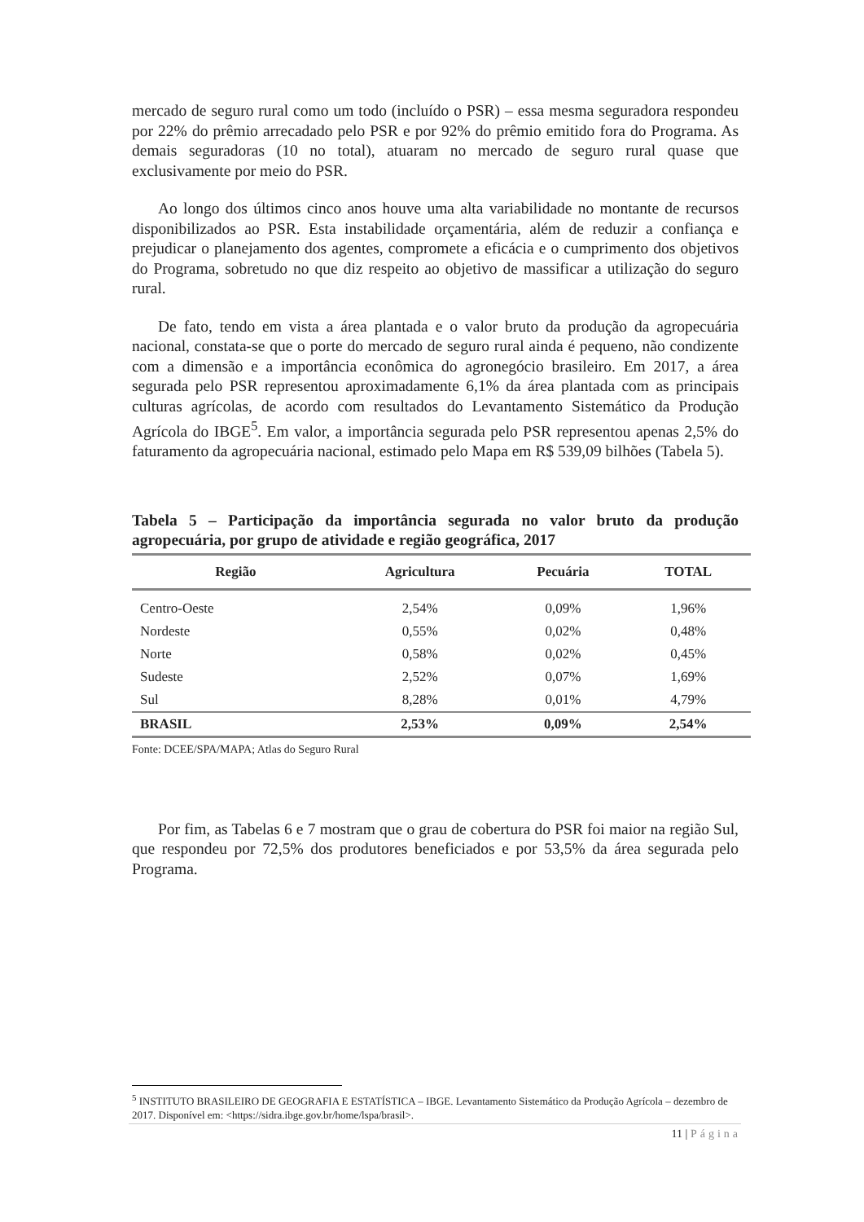mercado de seguro rural como um todo (incluído o PSR) – essa mesma seguradora respondeu por 22% do prêmio arrecadado pelo PSR e por 92% do prêmio emitido fora do Programa. As demais seguradoras (10 no total), atuaram no mercado de seguro rural quase que exclusivamente por meio do PSR.
Ao longo dos últimos cinco anos houve uma alta variabilidade no montante de recursos disponibilizados ao PSR. Esta instabilidade orçamentária, além de reduzir a confiança e prejudicar o planejamento dos agentes, compromete a eficácia e o cumprimento dos objetivos do Programa, sobretudo no que diz respeito ao objetivo de massificar a utilização do seguro rural.
De fato, tendo em vista a área plantada e o valor bruto da produção da agropecuária nacional, constata-se que o porte do mercado de seguro rural ainda é pequeno, não condizente com a dimensão e a importância econômica do agronegócio brasileiro. Em 2017, a área segurada pelo PSR representou aproximadamente 6,1% da área plantada com as principais culturas agrícolas, de acordo com resultados do Levantamento Sistemático da Produção Agrícola do IBGE<sup>5</sup>. Em valor, a importância segurada pelo PSR representou apenas 2,5% do faturamento da agropecuária nacional, estimado pelo Mapa em R$ 539,09 bilhões (Tabela 5).
Tabela 5 – Participação da importância segurada no valor bruto da produção agropecuária, por grupo de atividade e região geográfica, 2017
| Região | Agricultura | Pecuária | TOTAL |
| --- | --- | --- | --- |
| Centro-Oeste | 2,54% | 0,09% | 1,96% |
| Nordeste | 0,55% | 0,02% | 0,48% |
| Norte | 0,58% | 0,02% | 0,45% |
| Sudeste | 2,52% | 0,07% | 1,69% |
| Sul | 8,28% | 0,01% | 4,79% |
| BRASIL | 2,53% | 0,09% | 2,54% |
Fonte: DCEE/SPA/MAPA; Atlas do Seguro Rural
Por fim, as Tabelas 6 e 7 mostram que o grau de cobertura do PSR foi maior na região Sul, que respondeu por 72,5% dos produtores beneficiados e por 53,5% da área segurada pelo Programa.
<sup>5</sup> INSTITUTO BRASILEIRO DE GEOGRAFIA E ESTATÍSTICA – IBGE. Levantamento Sistemático da Produção Agrícola – dezembro de 2017. Disponível em: <https://sidra.ibge.gov.br/home/lspa/brasil>.
11 | Página